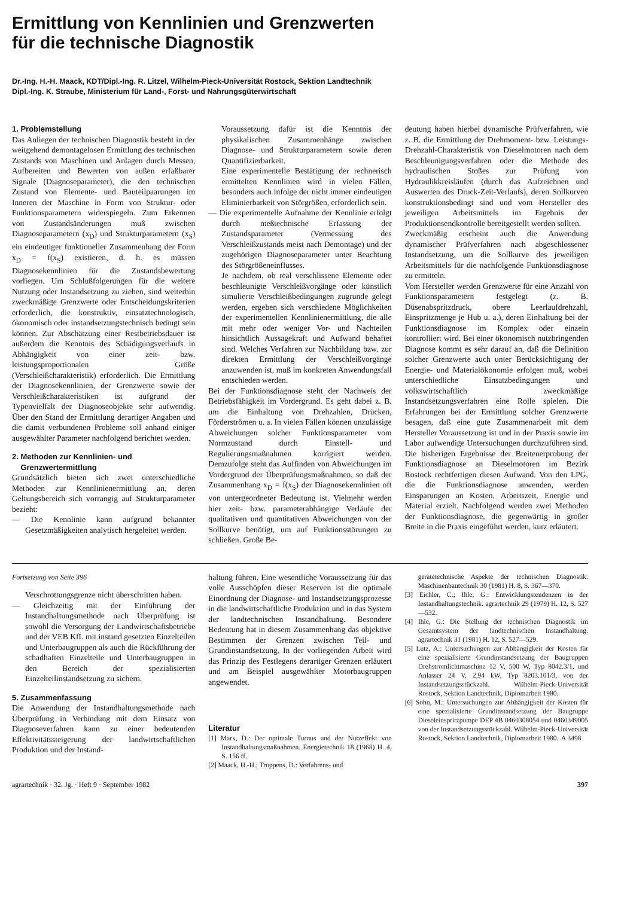Ermittlung von Kennlinien und Grenzwerten
für die technische Diagnostik
Dr.-Ing. H.-H. Maack, KDT/Dipl.-Ing. R. Litzel, Wilhelm-Pieck-Universität Rostock, Sektion Landtechnik
Dipl.-Ing. K. Straube, Ministerium für Land-, Forst- und Nahrungsgüterwirtschaft
1. Problemstellung
Das Anliegen der technischen Diagnostik besteht in der weitgehend demontagelosen Ermittlung des technischen Zustands von Maschinen und Anlagen durch Messen, Aufbereiten und Bewerten von außen erfaßbarer Signale (Diagnoseparameter), die den technischen Zustand von Elemente- und Bauteilpaarungen im Inneren der Maschine in Form von Struktur- oder Funktionsparametern widerspiegeln. Zum Erkennen von Zustandsänderungen muß zwischen Diagnoseparametern (x<sub>D</sub>) und Strukturparametern (x<sub>S</sub>) ein eindeutiger funktioneller Zusammenhang der Form x<sub>D</sub> = f(x<sub>S</sub>) existieren, d. h. es müssen Diagnosekennlinien für die Zustandsbewertung vorliegen. Um Schlußfolgerungen für die weitere Nutzung oder Instandsetzung zu ziehen, sind weiterhin zweckmäßige Grenzwerte oder Entscheidungskriterien erforderlich, die konstruktiv, einsatztechnologisch, ökonomisch oder instandsetzungstechnisch bedingt sein können. Zur Abschätzung einer Restbetriebsdauer ist außerdem die Kenntnis des Schädigungsverlaufs in Abhängigkeit von einer zeit- bzw. leistungsproportionalen Größe (Verschleißcharakteristik) erforderlich. Die Ermittlung der Diagnosekennlinien, der Grenzwerte sowie der Verschleißcharakteristiken ist aufgrund der Typenvielfalt der Diagnoseobjekte sehr aufwendig. Über den Stand der Ermittlung derartiger Angaben und die damit verbundenen Probleme soll anhand einiger ausgewählter Parameter nachfolgend berichtet werden.
2. Methoden zur Kennlinien- und
Grenzwertermittlung
Grundsätzlich bieten sich zwei unterschiedliche Methoden zur Kennlinienermittlung an, deren Geltungsbereich sich vorrangig auf Strukturparameter bezieht:
— Die Kennlinie kann aufgrund bekannter Gesetzmäßigkeiten analytisch hergeleitet werden.
Voraussetzung dafür ist die Kenntnis der physikalischen Zusammenhänge zwischen Diagnose- und Strukturparametern sowie deren Quantifizierbarkeit.
Eine experimentelle Bestätigung der rechnerisch ermittelten Kennlinien wird in vielen Fällen, besonders auch infolge der nicht immer eindeutigen Eliminierbarkeit von Störgrößen, erforderlich sein.
— Die experimentelle Aufnahme der Kennlinie erfolgt durch meßtechnische Erfassung der Zustandsparameter (Vermessung des Verschleißzustands meist nach Demontage) und der zugehörigen Diagnoseparameter unter Beachtung des Störgrößeneinflusses.
Je nachdem, ob real verschlissene Elemente oder beschleunigte Verschleißvorgänge oder künstlich simulierte Verschleißbedingungen zugrunde gelegt werden, ergeben sich verschiedene Möglichkeiten der experimentellen Kennlinienermittlung, die alle mit mehr oder weniger Vor- und Nachteilen hinsichtlich Aussagekraft und Aufwand behaftet sind. Welches Verfahren zur Nachbildung bzw. zur direkten Ermittlung der Verschleißvorgänge anzuwenden ist, muß im konkreten Anwendungsfall entschieden werden.
Bei der Funktionsdiagnose steht der Nachweis der Betriebsfähigkeit im Vordergrund. Es geht dabei z. B. um die Einhaltung von Drehzahlen, Drücken, Förderströmen u. a. In vielen Fällen können unzulässige Abweichungen solcher Funktionsparameter vom Normzustand durch Einstell- und Regulierungsmaßnahmen korrigiert werden. Demzufolge steht das Auffinden von Abweichungen im Vordergrund der Überprüfungsmaßnahmen, so daß der Zusammenhang x<sub>D</sub> = f(x<sub>S</sub>) der Diagnosekennlinien oft von untergeordneter Bedeutung ist. Vielmehr werden hier zeit- bzw. parameterabhängige Verläufe der qualitativen und quantitativen Abweichungen von der Sollkurve benötigt, um auf Funktionsstörungen zu schließen. Große Be-
deutung haben hierbei dynamische Prüfverfahren, wie z. B. die Ermittlung der Drehmoment- bzw. Leistungs-Drehzahl-Charakteristik von Dieselmotoren nach dem Beschleunigungsverfahren oder die Methode des hydraulischen Stoßes zur Prüfung von Hydraulikkreisläufen (durch das Aufzeichnen und Auswerten des Druck-Zeit-Verlaufs), deren Sollkurven konstruktionsbedingt sind und vom Hersteller des jeweiligen Arbeitsmittels im Ergebnis der Produktionsendkontrolle bereitgestellt werden sollten.
Zweckmäßig erscheint auch die Anwendung dynamischer Prüfverfahren nach abgeschlossener Instandsetzung, um die Sollkurve des jeweiligen Arbeitsmittels für die nachfolgende Funktionsdiagnose zu ermitteln.
Vom Hersteller werden Grenzwerte für eine Anzahl von Funktionsparametern festgelegt (z. B. Düsenabspritzdruck, obere Leerlaufdrehzahl, Einspritzmenge je Hub u. a.), deren Einhaltung bei der Funktionsdiagnose im Komplex oder einzeln kontrolliert wird. Bei einer ökonomisch nutzbringenden Diagnose kommt es sehr darauf an, daß die Definition solcher Grenzwerte auch unter Berücksichtigung der Energie- und Materialökonomie erfolgen muß, wobei unterschiedliche Einsatzbedingungen und volkswirtschaftlich zweckmäßige Instandsetzungsverfahren eine Rolle spielen. Die Erfahrungen bei der Ermittlung solcher Grenzwerte besagen, daß eine gute Zusammenarbeit mit dem Hersteller Voraussetzung ist und in der Praxis sowie im Labor aufwendige Untersuchungen durchzuführen sind. Die bisherigen Ergebnisse der Breitenerprobung der Funktionsdiagnose an Dieselmotoren im Bezirk Rostock rechtfertigen diesen Aufwand. Von den LPG, die die Funktionsdiagnose anwenden, werden Einsparungen an Kosten, Arbeitszeit, Energie und Material erzielt. Nachfolgend werden zwei Methoden der Funktionsdiagnose, die gegenwärtig in großer Breite in die Praxis eingeführt werden, kurz erläutert.
Fortsetzung von Seite 396
Verschrottungsgrenze nicht überschritten haben.
— Gleichzeitig mit der Einführung der Instandhaltungsmethode nach Überprüfung ist sowohl die Versorgung der Landwirtschaftsbetriebe und der VEB KfL mit instand gesetzten Einzelteilen und Unterbaugruppen als auch die Rückführung der schadhaften Einzelteile und Unterbaugruppen in den Bereich der spezialisierten Einzelteilinstandsetzung zu sichern.
5. Zusammenfassung
Die Anwendung der Instandhaltungsmethode nach Überprüfung in Verbindung mit dem Einsatz von Diagnoseverfahren kann zu einer bedeutenden Effektivitätssteigerung der landwirtschaftlichen Produktion und der Instand-
haltung führen. Eine wesentliche Voraussetzung für das volle Ausschöpfen dieser Reserven ist die optimale Einordnung der Diagnose- und Instandsetzungsprozesse in die landwirtschaftliche Produktion und in das System der landtechnischen Instandhaltung. Besondere Bedeutung hat in diesem Zusammenhang das objektive Bestimmen der Grenzen zwischen Teil- und Grundinstandsetzung. In der vorliegenden Arbeit wird das Prinzip des Festlegens derartiger Grenzen erläutert und am Beispiel ausgewählter Motorbaugruppen angewendet.
Literatur
[1] Marx, D.: Der optimale Turnus und der Nutzeffekt von Instandhaltungsmaßnahmen. Energietechnik 18 (1968) H. 4, S. 156 ff.
[2] Maack, H.-H.; Troppens, D.: Verfahrens- und
gerätetechnische Aspekte der technischen Diagnostik. Maschinenbautechnik 30 (1981) H. 8, S. 367—370.
[3] Eichler, C.; Ihle, G.: Entwicklungstendenzen in der Instandhaltungstechnik. agrartechnik 29 (1979) H. 12, S. 527—532.
[4] Ihle, G.: Die Stellung der technischen Diagnostik im Gesamtsystem der landtechnischen Instandhaltung. agrartechnik 31 (1981) H. 12, S. 527—529.
[5] Lutz, A.: Untersuchungen zur Abhängigkeit der Kosten für eine spezialisierte Grundinstandsetzung der Baugruppen Drehstromlichtmaschine 12 V, 500 W, Typ 8042.3/1, und Anlasser 24 V, 2,94 kW, Typ 8203.101/3, von der Instandsetzungsstückzahl. Wilhelm-Pieck-Universität Rostock, Sektion Landtechnik, Diplomarbeit 1980.
[6] Sohn, M.: Untersuchungen zur Abhängigkeit der Kosten für eine spezialisierte Grundinstandsetzung der Baugruppe Dieseleinspritzpumpe DEP 4B 0460308054 und 0460349005 von der Instandsetzungsstückzahl. Wilhelm-Pieck-Universität Rostock, Sektion Landtechnik, Diplomarbeit 1980. A 3498
agrartechnik · 32. Jg. · Heft 9 · September 1982 397